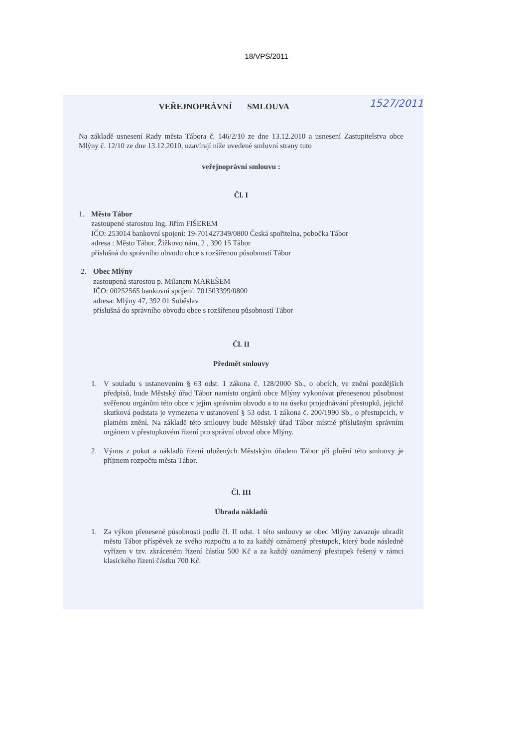18/VPS/2011
1527/2011
VEŘEJNOPRÁVNÍ SMLOUVA
Na základě usnesení Rady města Tábora č. 146/2/10 ze dne 13.12.2010 a usnesení Zastupitelstva obce Mlýny č. 12/10 ze dne 13.12.2010, uzavírají níže uvedené smluvní strany tuto
veřejnoprávní smlouvu :
Čl. I
1. Město Tábor
zastoupené starostou Ing. Jiřím FIŠEREM
IČO: 253014 bankovní spojení: 19-701427349/0800 Česká spořitelna, pobočka Tábor
adresa : Město Tábor, Žižkovo nám. 2 , 390 15 Tábor
příslušná do správního obvodu obce s rozšířenou působností Tábor
2. Obec Mlýny
zastoupená starostou p. Milanem MAREŠEM
IČO: 00252565 bankovní spojení: 701503399/0800
adresa: Mlýny 47, 392 01 Soběslav
příslušná do správního obvodu obce s rozšířenou působností Tábor
Čl. II
Předmět smlouvy
1. V souladu s ustanovením § 63 odst. 1 zákona č. 128/2000 Sb., o obcích, ve znění pozdějších předpisů, bude Městský úřad Tábor namísto orgánů obce Mlýny vykonávat přenesenou působnost svěřenou orgánům této obce v jejím správním obvodu a to na úseku projednávání přestupků, jejichž skutková podstata je vymezena v ustanovení § 53 odst. 1 zákona č. 200/1990 Sb., o přestupcích, v platném znění. Na základě této smlouvy bude Městský úřad Tábor místně příslušným správním orgánem v přestupkovém řízení pro správní obvod obce Mlýny.
2. Výnos z pokut a nákladů řízení uložených Městským úřadem Tábor při plnění této smlouvy je příjmem rozpočtu města Tábor.
Čl. III
Úhrada nákladů
1. Za výkon přenesené působnosti podle čl. II odst. 1 této smlouvy se obec Mlýny zavazuje uhradit městu Tábor příspěvek ze svého rozpočtu a to za každý oznámený přestupek, který bude následně vyřízen v tzv. zkráceném řízení částku 500 Kč a za každý oznámený přestupek řešený v rámci klasického řízení částku 700 Kč.